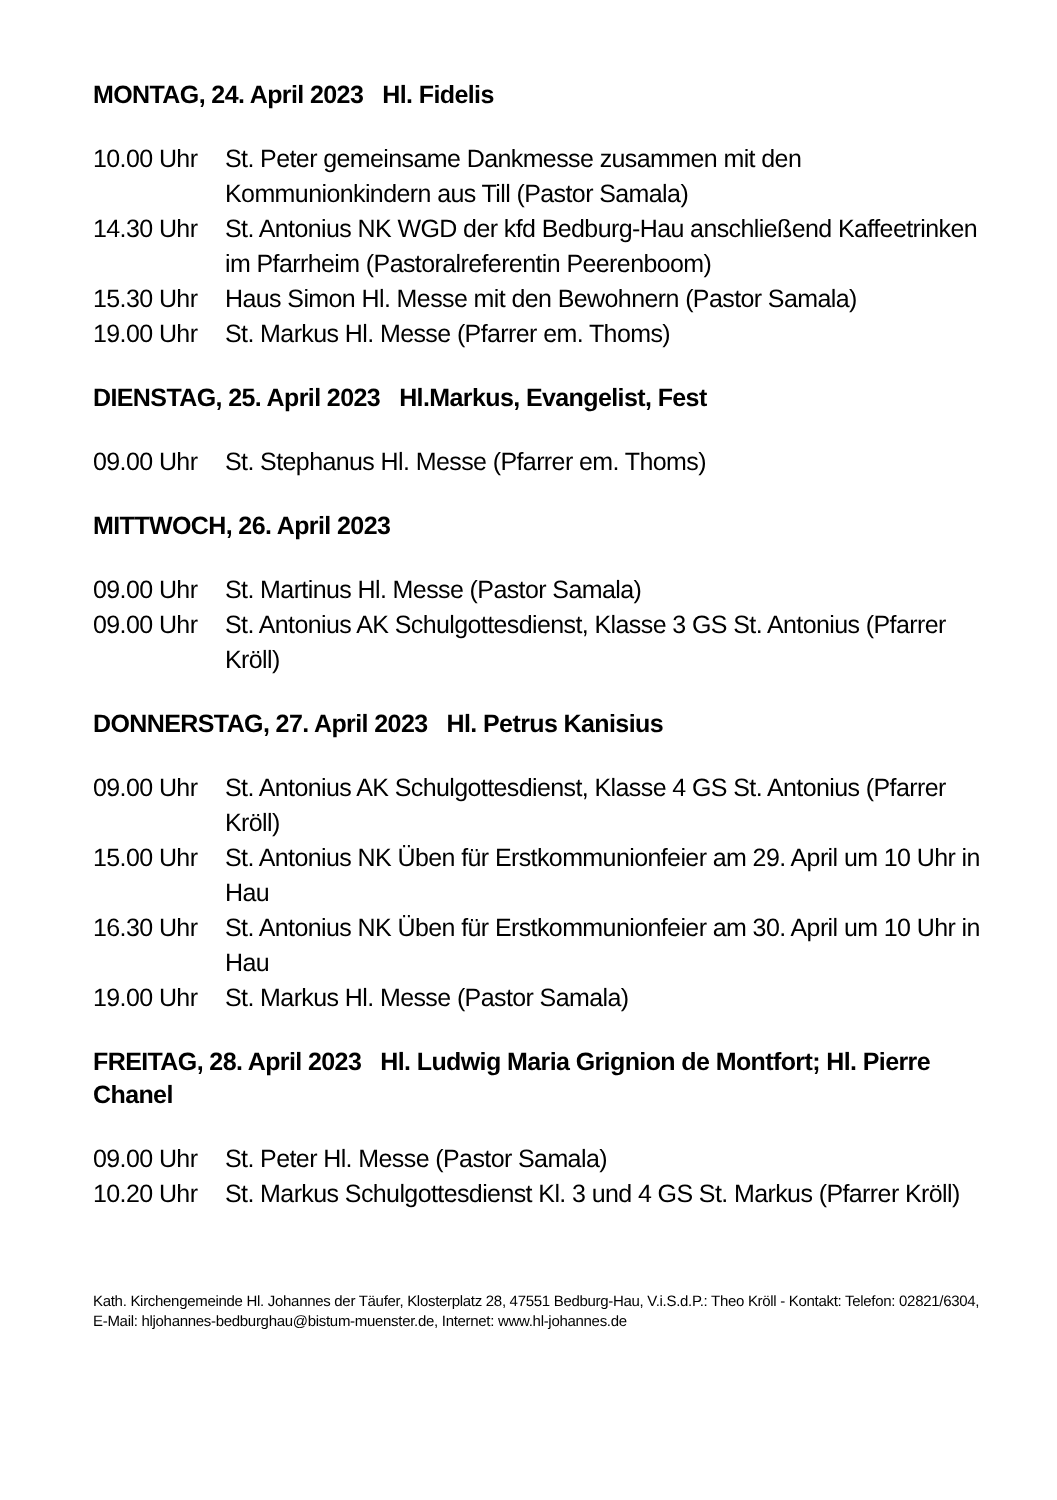MONTAG, 24. April 2023 Hl. Fidelis
10.00 Uhr St. Peter gemeinsame Dankmesse zusammen mit den Kommunionkindern aus Till (Pastor Samala)
14.30 Uhr St. Antonius NK WGD der kfd Bedburg-Hau anschließend Kaffeetrinken im Pfarrheim (Pastoralreferentin Peerenboom)
15.30 Uhr Haus Simon Hl. Messe mit den Bewohnern (Pastor Samala)
19.00 Uhr St. Markus Hl. Messe (Pfarrer em. Thoms)
DIENSTAG, 25. April 2023 Hl.Markus, Evangelist, Fest
09.00 Uhr St. Stephanus Hl. Messe (Pfarrer em. Thoms)
MITTWOCH, 26. April 2023
09.00 Uhr St. Martinus Hl. Messe (Pastor Samala)
09.00 Uhr St. Antonius AK Schulgottesdienst, Klasse 3 GS St. Antonius (Pfarrer Kröll)
DONNERSTAG, 27. April 2023 Hl. Petrus Kanisius
09.00 Uhr St. Antonius AK Schulgottesdienst, Klasse 4 GS St. Antonius (Pfarrer Kröll)
15.00 Uhr St. Antonius NK Üben für Erstkommunionfeier am 29. April um 10 Uhr in Hau
16.30 Uhr St. Antonius NK Üben für Erstkommunionfeier am 30. April um 10 Uhr in Hau
19.00 Uhr St. Markus Hl. Messe (Pastor Samala)
FREITAG, 28. April 2023 Hl. Ludwig Maria Grignion de Montfort; Hl. Pierre Chanel
09.00 Uhr St. Peter Hl. Messe (Pastor Samala)
10.20 Uhr St. Markus Schulgottesdienst Kl. 3 und 4 GS St. Markus (Pfarrer Kröll)
Kath. Kirchengemeinde Hl. Johannes der Täufer, Klosterplatz 28, 47551 Bedburg-Hau, V.i.S.d.P.: Theo Kröll - Kontakt: Telefon: 02821/6304, E-Mail: hljohannes-bedburghau@bistum-muenster.de, Internet: www.hl-johannes.de